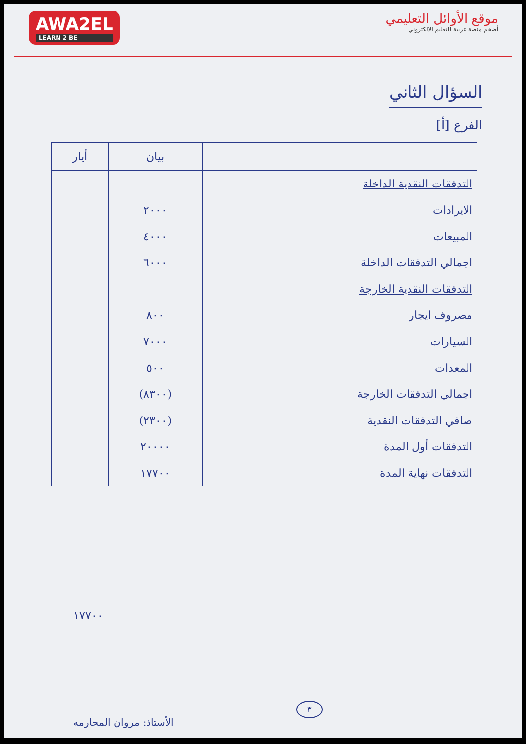AWA2EL
LEARN 2 BE
موقع الأوائل التعليمي
أضخم منصة عربية للتعليم الالكتروني
السؤال الثاني
الفرع [أ]
| | بيان | أيار |
| --- | --- | --- |
| التدفقات النقدية الداخلة | | |
| الايرادات | ٢٠٠٠ | |
| المبيعات | ٤٠٠٠ | |
| اجمالي التدفقات الداخلة | ٦٠٠٠ | |
| التدفقات النقدية الخارجة | | |
| مصروف ايجار | ٨٠٠ | |
| السيارات | ٧٠٠٠ | |
| المعدات | ٥٠٠ | |
| اجمالي التدفقات الخارجة | (٨٣٠٠) | |
| صافي التدفقات النقدية | (٢٣٠٠) | |
| التدفقات أول المدة | ٢٠٠٠٠ | |
| التدفقات نهاية المدة | ١٧٧٠٠ | |
١٧٧٠٠
٣
الأستاذ: مروان المحارمه